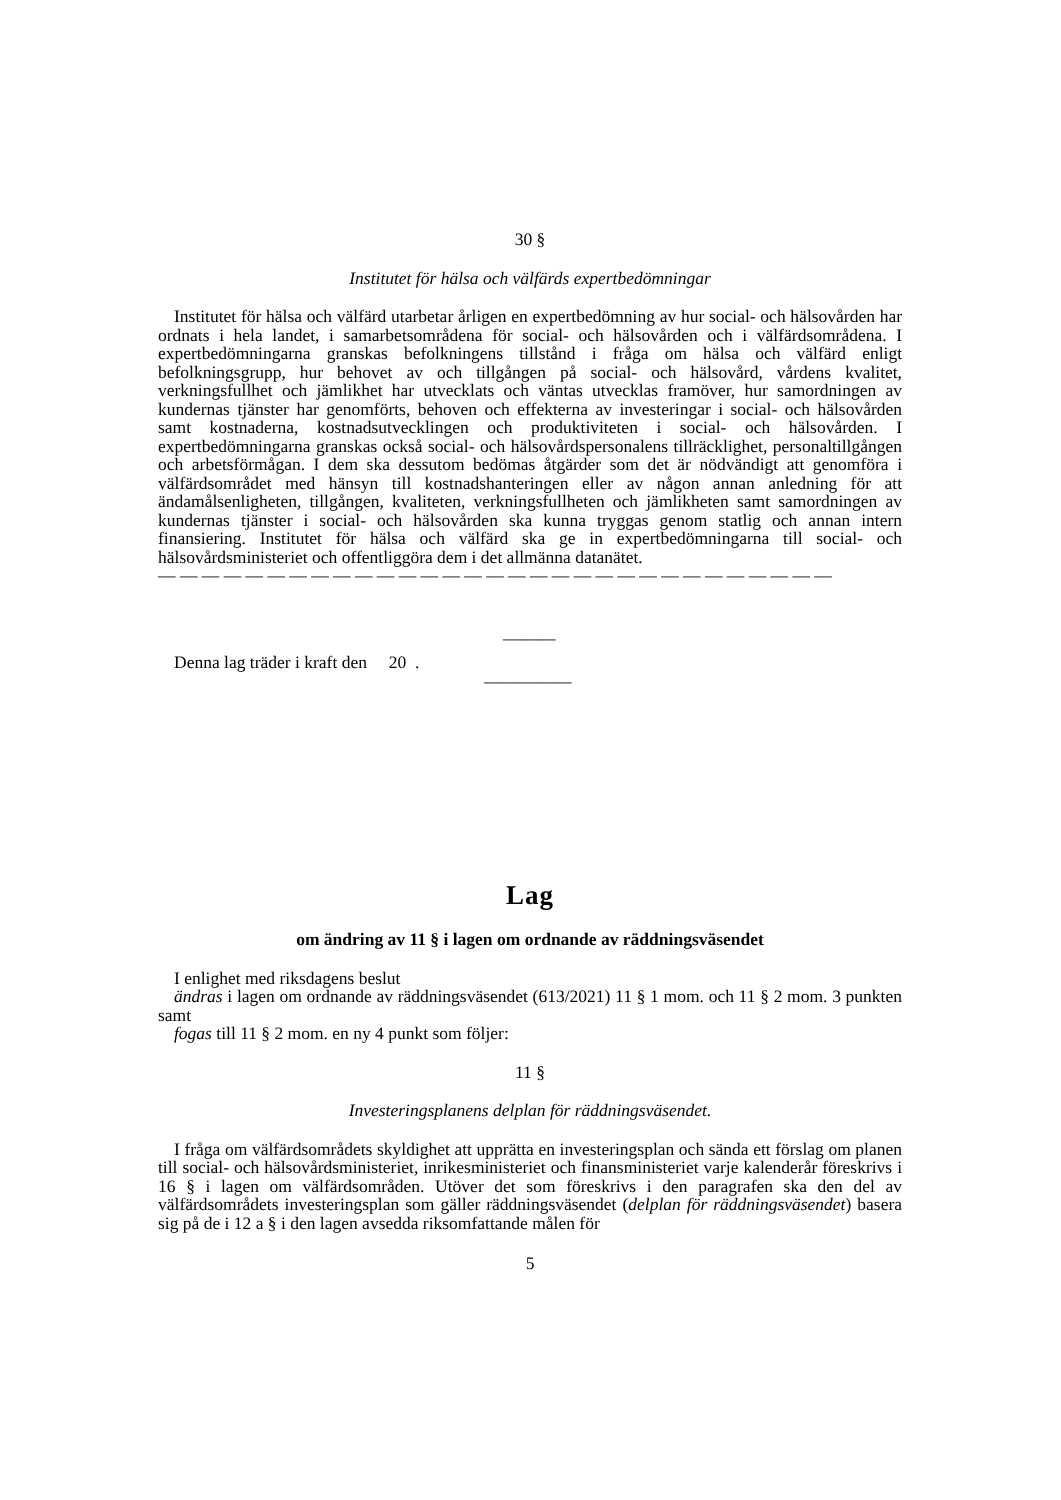30 §
Institutet för hälsa och välfärds expertbedömningar
Institutet för hälsa och välfärd utarbetar årligen en expertbedömning av hur social- och hälsovården har ordnats i hela landet, i samarbetsområdena för social- och hälsovården och i välfärdsområdena. I expertbedömningarna granskas befolkningens tillstånd i fråga om hälsa och välfärd enligt befolkningsgrupp, hur behovet av och tillgången på social- och hälsovård, vårdens kvalitet, verkningsfullhet och jämlikhet har utvecklats och väntas utvecklas framöver, hur samordningen av kundernas tjänster har genomförts, behoven och effekterna av investeringar i social- och hälsovården samt kostnaderna, kostnadsutvecklingen och produktiviteten i social- och hälsovården. I expertbedömningarna granskas också social- och hälsovårdspersonalens tillräcklighet, personaltillgången och arbetsförmågan. I dem ska dessutom bedömas åtgärder som det är nödvändigt att genomföra i välfärdsområdet med hänsyn till kostnadshanteringen eller av någon annan anledning för att ändamålsenligheten, tillgången, kvaliteten, verkningsfullheten och jämlikheten samt samordningen av kundernas tjänster i social- och hälsovården ska kunna tryggas genom statlig och annan intern finansiering. Institutet för hälsa och välfärd ska ge in expertbedömningarna till social- och hälsovårdsministeriet och offentliggöra dem i det allmänna datanätet.
— — — — — — — — — — — — — — — — — — — — — — — — — — — — — — —
———
Denna lag träder i kraft den 20 .
—————
Lag
om ändring av 11 § i lagen om ordnande av räddningsväsendet
I enlighet med riksdagens beslut
ändras i lagen om ordnande av räddningsväsendet (613/2021) 11 § 1 mom. och 11 § 2 mom. 3 punkten samt
fogas till 11 § 2 mom. en ny 4 punkt som följer:
11 §
Investeringsplanens delplan för räddningsväsendet.
I fråga om välfärdsområdets skyldighet att upprätta en investeringsplan och sända ett förslag om planen till social- och hälsovårdsministeriet, inrikesministeriet och finansministeriet varje kalenderår föreskrivs i 16 § i lagen om välfärdsområden. Utöver det som föreskrivs i den paragrafen ska den del av välfärdsområdets investeringsplan som gäller räddningsväsendet (delplan för räddningsväsendet) basera sig på de i 12 a § i den lagen avsedda riksomfattande målen för
5